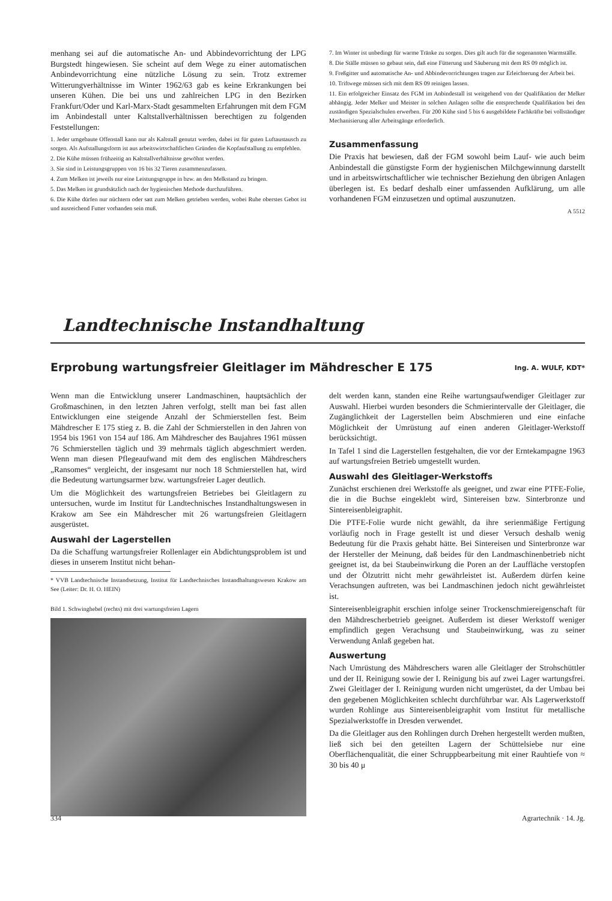menhang sei auf die automatische An- und Abbindevorrichtung der LPG Burgstedt hingewiesen. Sie scheint auf dem Wege zu einer automatischen Anbindevorrichtung eine nützliche Lösung zu sein. Trotz extremer Witterungverhältnisse im Winter 1962/63 gab es keine Erkrankungen bei unseren Kühen. Die bei uns und zahlreichen LPG in den Bezirken Frankfurt/Oder und Karl-Marx-Stadt gesammelten Erfahrungen mit dem FGM im Anbindestall unter Kaltstallverhältnissen berechtigen zu folgenden Feststellungen:
1. Jeder umgebaute Offenstall kann nur als Kaltstall genutzt werden, dabei ist für guten Luftaustausch zu sorgen. Als Aufstallungsform ist aus arbeitswirtschaftlichen Gründen die Kopfaufstallung zu empfehlen.
2. Die Kühe müssen frühzeitig an Kaltstallverhältnisse gewöhnt werden.
3. Sie sind in Leistungsgruppen von 16 bis 32 Tieren zusammenzufassen.
4. Zum Melken ist jeweils nur eine Leistungsgruppe in bzw. an den Melkstand zu bringen.
5. Das Melken ist grundsätzlich nach der hygienischen Methode durchzuführen.
6. Die Kühe dürfen nur nüchtern oder satt zum Melken getrieben werden, wobei Ruhe oberstes Gebot ist und ausreichend Futter vorhanden sein muß.
7. Im Winter ist unbedingt für warme Tränke zu sorgen. Dies gilt auch für die sogenannten Warmställe.
8. Die Ställe müssen so gebaut sein, daß eine Fütterung und Säuberung mit dem RS 09 möglich ist.
9. Freßgitter und automatische An- und Abbindevorrichtungen tragen zur Erleichterung der Arbeit bei.
10. Triftwege müssen sich mit dem RS 09 reinigen lassen.
11. Ein erfolgreicher Einsatz des FGM im Anbindestall ist weitgehend von der Qualifikation der Melker abhängig. Jeder Melker und Meister in solchen Anlagen sollte die entsprechende Qualifikation bei den zuständigen Spezialschulen erwerben. Für 200 Kühe sind 5 bis 6 ausgebildete Fachkräfte bei vollständiger Mechanisierung aller Arbeitsgänge erforderlich.
Zusammenfassung
Die Praxis hat bewiesen, daß der FGM sowohl beim Lauf- wie auch beim Anbindestall die günstigste Form der hygienischen Milchgewinnung darstellt und in arbeitswirtschaftlicher wie technischer Beziehung den übrigen Anlagen überlegen ist. Es bedarf deshalb einer umfassenden Aufklärung, um alle vorhandenen FGM einzusetzen und optimal auszunutzen.
A 5512
Landtechnische Instandhaltung
Erprobung wartungsfreier Gleitlager im Mähdrescher E 175 Ing. A. WULF, KDT*
Wenn man die Entwicklung unserer Landmaschinen, hauptsächlich der Großmaschinen, in den letzten Jahren verfolgt, stellt man bei fast allen Entwicklungen eine steigende Anzahl der Schmierstellen fest. Beim Mähdrescher E 175 stieg z. B. die Zahl der Schmierstellen in den Jahren von 1954 bis 1961 von 154 auf 186. Am Mähdrescher des Baujahres 1961 müssen 76 Schmierstellen täglich und 39 mehrmals täglich abgeschmiert werden. Wenn man diesen Pflegeaufwand mit dem des englischen Mähdreschers „Ransomes“ vergleicht, der insgesamt nur noch 18 Schmierstellen hat, wird die Bedeutung wartungsarmer bzw. wartungsfreier Lager deutlich.
Um die Möglichkeit des wartungsfreien Betriebes bei Gleitlagern zu untersuchen, wurde im Institut für Landtechnisches Instandhaltungswesen in Krakow am See ein Mähdrescher mit 26 wartungsfreien Gleitlagern ausgerüstet.
Auswahl der Lagerstellen
Da die Schaffung wartungsfreier Rollenlager ein Abdichtungsproblem ist und dieses in unserem Institut nicht behan-
* VVB Landtechnische Instandsetzung, Institut für Landtechnisches Instandhaltungswesen Krakow am See (Leiter: Dr. H. O. HEIN)
Bild 1. Schwinghebel (rechts) mit drei wartungsfreien Lagern
delt werden kann, standen eine Reihe wartungsaufwendiger Gleitlager zur Auswahl. Hierbei wurden besonders die Schmierintervalle der Gleitlager, die Zugänglichkeit der Lagerstellen beim Abschmieren und eine einfache Möglichkeit der Umrüstung auf einen anderen Gleitlager-Werkstoff berücksichtigt.
In Tafel 1 sind die Lagerstellen festgehalten, die vor der Erntekampagne 1963 auf wartungsfreien Betrieb umgestellt wurden.
Auswahl des Gleitlager-Werkstoffs
Zunächst erschienen drei Werkstoffe als geeignet, und zwar eine PTFE-Folie, die in die Buchse eingeklebt wird, Sintereisen bzw. Sinterbronze und Sintereisenbleigraphit.
Die PTFE-Folie wurde nicht gewählt, da ihre serienmäßige Fertigung vorläufig noch in Frage gestellt ist und dieser Versuch deshalb wenig Bedeutung für die Praxis gehabt hätte. Bei Sintereisen und Sinterbronze war der Hersteller der Meinung, daß beides für den Landmaschinenbetrieb nicht geeignet ist, da bei Staubeinwirkung die Poren an der Lauffläche verstopfen und der Ölzutritt nicht mehr gewährleistet ist. Außerdem dürfen keine Verachsungen auftreten, was bei Landmaschinen jedoch nicht gewährleistet ist.
Sintereisenbleigraphit erschien infolge seiner Trockenschmiereigenschaft für den Mähdrescherbetrieb geeignet. Außerdem ist dieser Werkstoff weniger empfindlich gegen Verachsung und Staubeinwirkung, was zu seiner Verwendung Anlaß gegeben hat.
Auswertung
Nach Umrüstung des Mähdreschers waren alle Gleitlager der Strohschüttler und der II. Reinigung sowie der I. Reinigung bis auf zwei Lager wartungsfrei. Zwei Gleitlager der I. Reinigung wurden nicht umgerüstet, da der Umbau bei den gegebenen Möglichkeiten schlecht durchführbar war. Als Lagerwerkstoff wurden Rohlinge aus Sintereisenbleigraphit vom Institut für metallische Spezialwerkstoffe in Dresden verwendet.
Da die Gleitlager aus den Rohlingen durch Drehen hergestellt werden mußten, ließ sich bei den geteilten Lagern der Schüttelsiebe nur eine Oberflächenqualität, die einer Schruppbearbeitung mit einer Rauhtiefe von ≈ 30 bis 40 μ
334 Agrartechnik · 14. Jg.